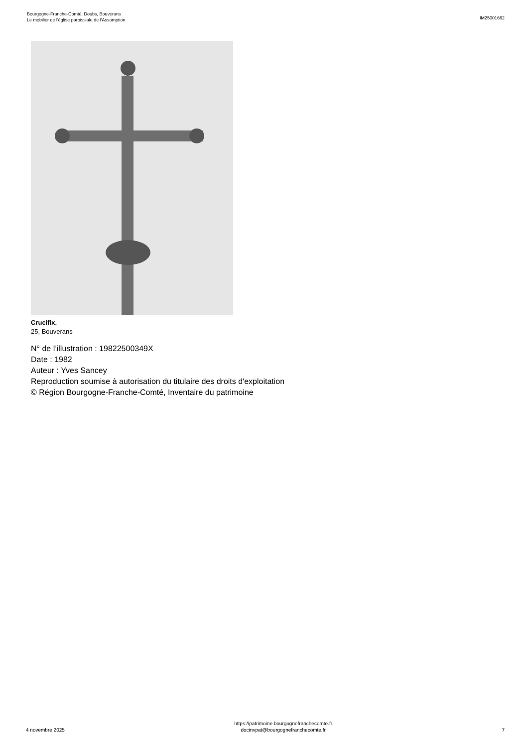Bourgogne-Franche-Comté, Doubs, Bouverans
Le mobilier de l'église paroissiale de l'Assomption
IM25001662
Crucifix.
25, Bouverans
N° de l’illustration : 19822500349X
Date : 1982
Auteur : Yves Sancey
Reproduction soumise à autorisation du titulaire des droits d'exploitation
© Région Bourgogne-Franche-Comté, Inventaire du patrimoine
4 novembre 2025
https://patrimoine.bourgognefranchecomte.fr
docinvpat@bourgognefranchecomte.fr
7